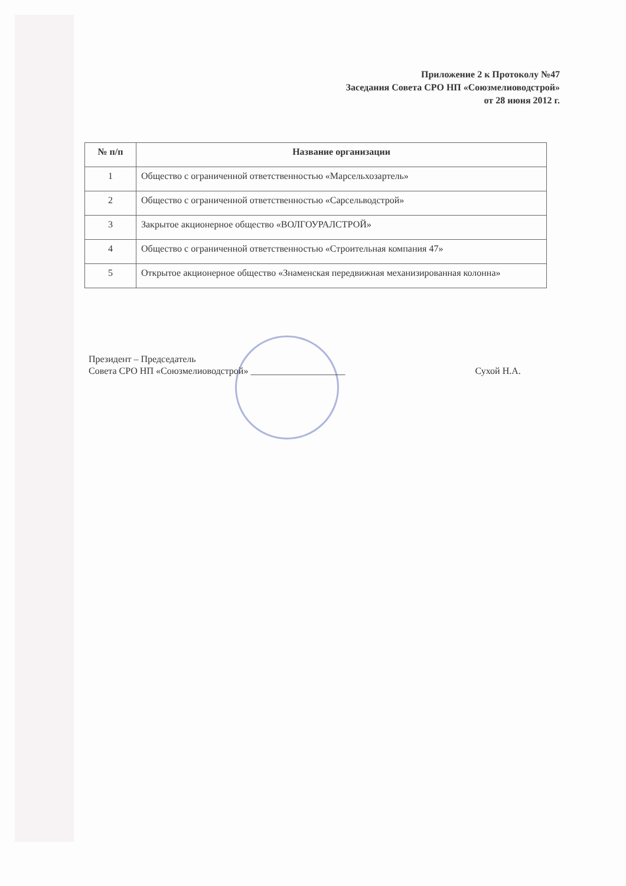Приложение 2 к Протоколу №47
Заседания Совета СРО НП «Союзмелиоводстрой»
от 28 июня 2012 г.
| № п/п | Название организации |
| --- | --- |
| 1 | Общество с ограниченной ответственностью «Марсельхозартель» |
| 2 | Общество с ограниченной ответственностью «Сарсельводстрой» |
| 3 | Закрытое акционерное общество «ВОЛГОУРАЛСТРОЙ» |
| 4 | Общество с ограниченной ответственностью «Строительная компания 47» |
| 5 | Открытое акционерное общество «Знаменская передвижная механизированная колонна» |
Президент – Председатель
Совета СРО НП «Союзмелиоводстрой» ____________________
Сухой Н.А.